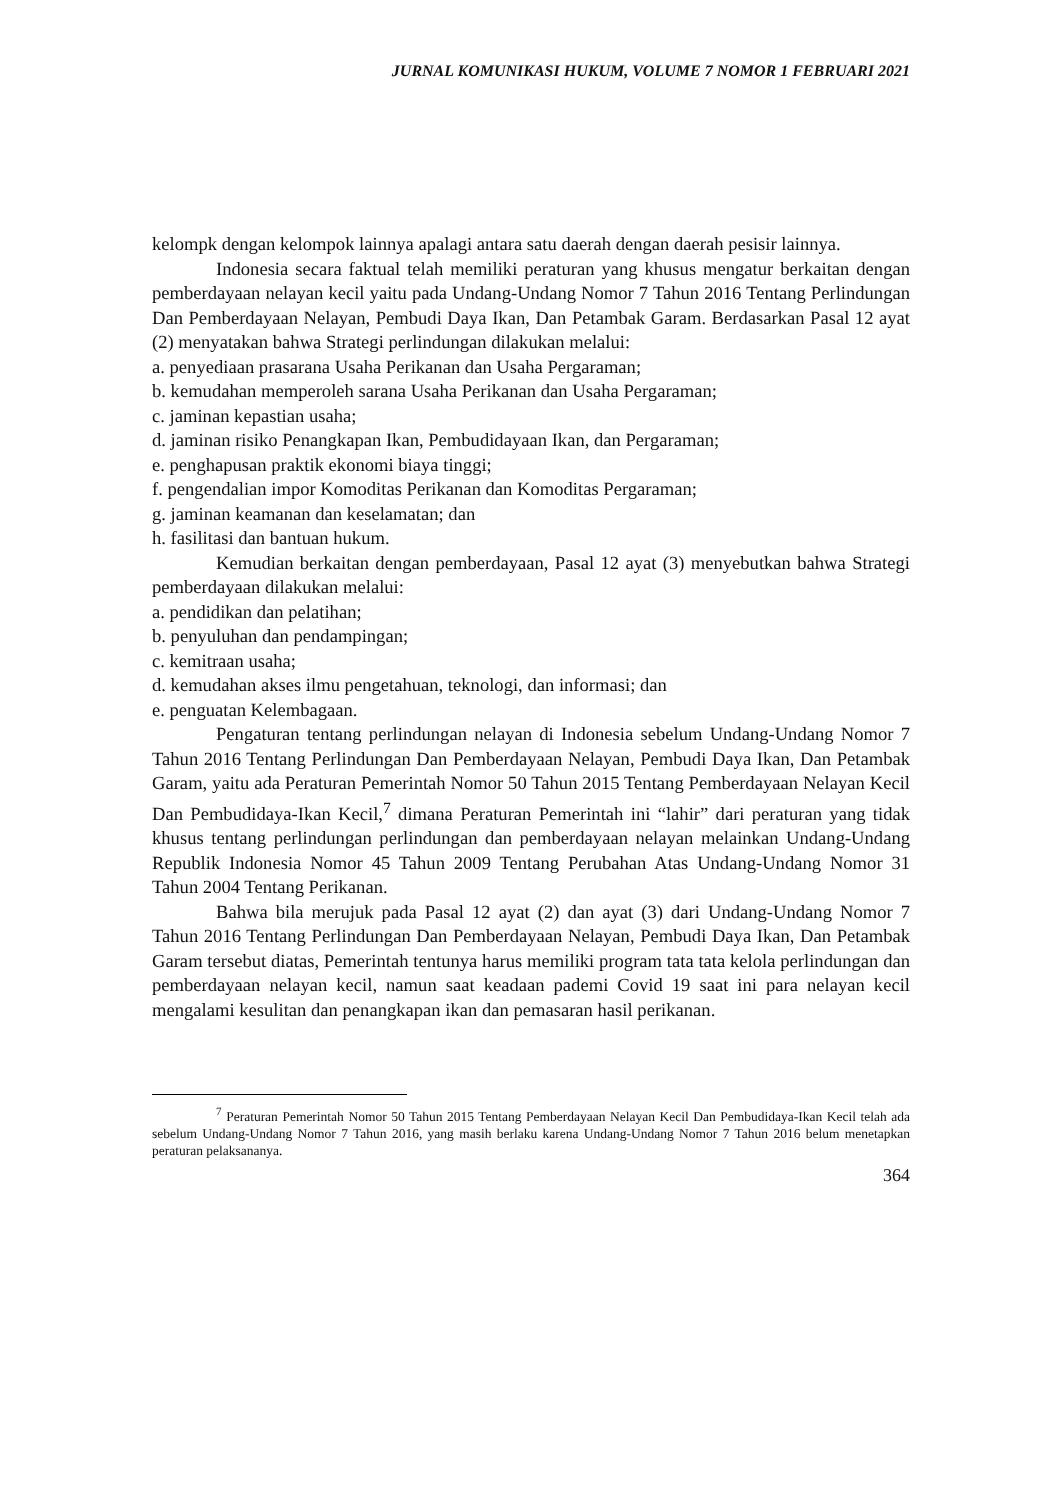JURNAL KOMUNIKASI HUKUM, VOLUME 7 NOMOR 1 FEBRUARI 2021
kelompk dengan kelompok lainnya apalagi antara satu daerah dengan daerah pesisir lainnya.
Indonesia secara faktual telah memiliki peraturan yang khusus mengatur berkaitan dengan pemberdayaan nelayan kecil yaitu pada Undang-Undang Nomor 7 Tahun 2016 Tentang Perlindungan Dan Pemberdayaan Nelayan, Pembudi Daya Ikan, Dan Petambak Garam. Berdasarkan Pasal 12 ayat (2) menyatakan bahwa Strategi perlindungan dilakukan melalui:
a. penyediaan prasarana Usaha Perikanan dan Usaha Pergaraman;
b. kemudahan memperoleh sarana Usaha Perikanan dan Usaha Pergaraman;
c. jaminan kepastian usaha;
d. jaminan risiko Penangkapan Ikan, Pembudidayaan Ikan, dan Pergaraman;
e. penghapusan praktik ekonomi biaya tinggi;
f. pengendalian impor Komoditas Perikanan dan Komoditas Pergaraman;
g. jaminan keamanan dan keselamatan; dan
h. fasilitasi dan bantuan hukum.
Kemudian berkaitan dengan pemberdayaan, Pasal 12 ayat (3) menyebutkan bahwa Strategi pemberdayaan dilakukan melalui:
a. pendidikan dan pelatihan;
b. penyuluhan dan pendampingan;
c. kemitraan usaha;
d. kemudahan akses ilmu pengetahuan, teknologi, dan informasi; dan
e. penguatan Kelembagaan.
Pengaturan tentang perlindungan nelayan di Indonesia sebelum Undang-Undang Nomor 7 Tahun 2016 Tentang Perlindungan Dan Pemberdayaan Nelayan, Pembudi Daya Ikan, Dan Petambak Garam, yaitu ada Peraturan Pemerintah Nomor 50 Tahun 2015 Tentang Pemberdayaan Nelayan Kecil Dan Pembudidaya-Ikan Kecil,<sup>7</sup> dimana Peraturan Pemerintah ini “lahir” dari peraturan yang tidak khusus tentang perlindungan perlindungan dan pemberdayaan nelayan melainkan Undang-Undang Republik Indonesia Nomor 45 Tahun 2009 Tentang Perubahan Atas Undang-Undang Nomor 31 Tahun 2004 Tentang Perikanan.
Bahwa bila merujuk pada Pasal 12 ayat (2) dan ayat (3) dari Undang-Undang Nomor 7 Tahun 2016 Tentang Perlindungan Dan Pemberdayaan Nelayan, Pembudi Daya Ikan, Dan Petambak Garam tersebut diatas, Pemerintah tentunya harus memiliki program tata tata kelola perlindungan dan pemberdayaan nelayan kecil, namun saat keadaan pademi Covid 19 saat ini para nelayan kecil mengalami kesulitan dan penangkapan ikan dan pemasaran hasil perikanan.
<sup>7</sup> Peraturan Pemerintah Nomor 50 Tahun 2015 Tentang Pemberdayaan Nelayan Kecil Dan Pembudidaya-Ikan Kecil telah ada sebelum Undang-Undang Nomor 7 Tahun 2016, yang masih berlaku karena Undang-Undang Nomor 7 Tahun 2016 belum menetapkan peraturan pelaksananya.
364